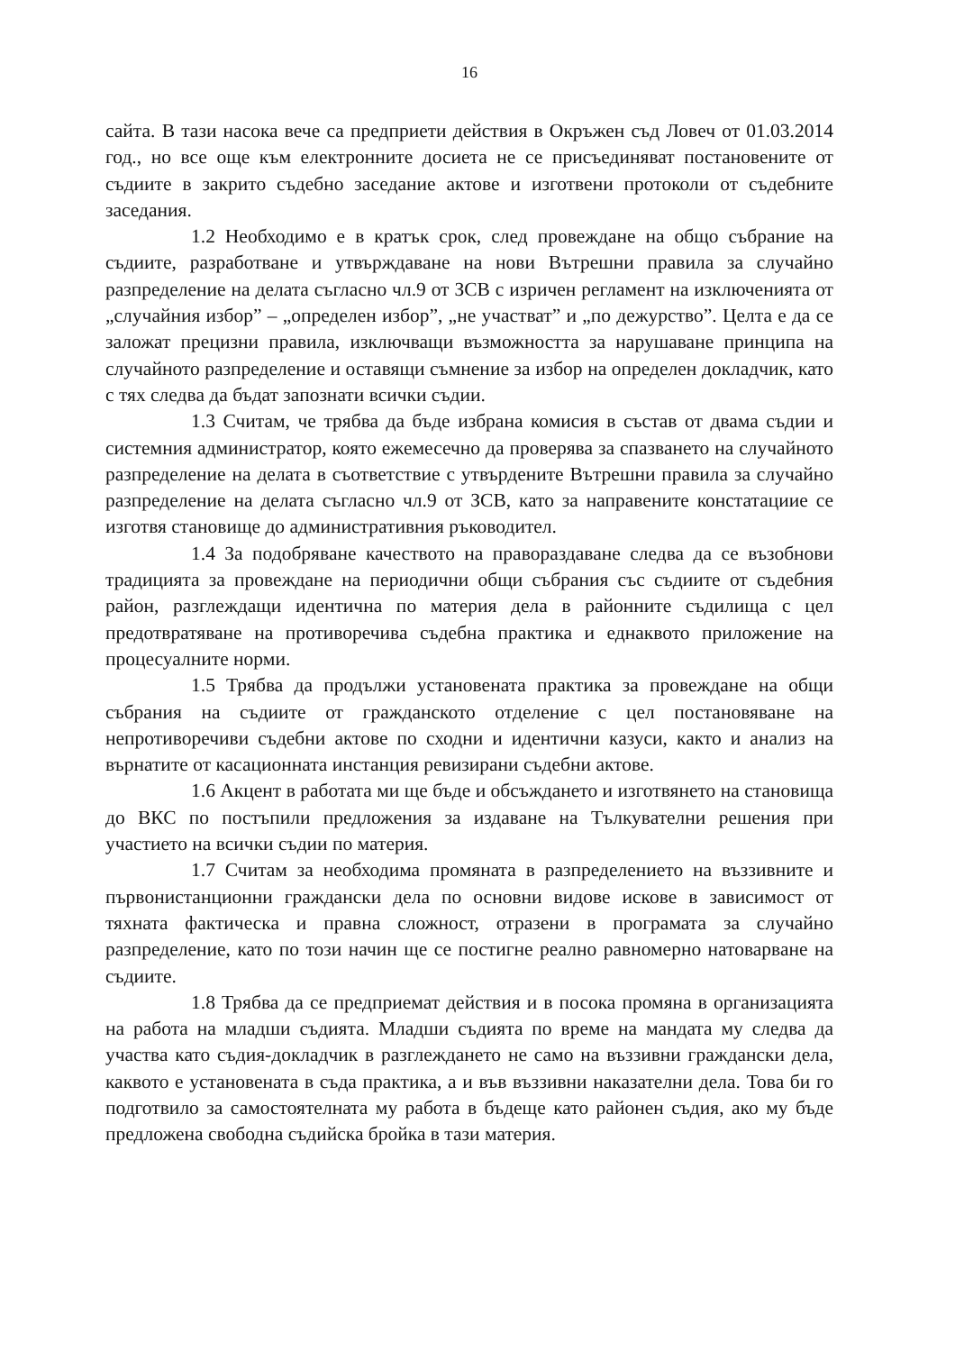16
сайта. В тази насока вече са предприети действия в Окръжен съд Ловеч от 01.03.2014 год., но все още към електронните досиета не се присъединяват постановените от съдиите в закрито съдебно заседание актове и изготвени протоколи от съдебните заседания.
1.2 Необходимо е в кратък срок, след провеждане на общо събрание на съдиите, разработване и утвърждаване на нови Вътрешни правила за случайно разпределение на делата съгласно чл.9 от ЗСВ с изричен регламент на изключенията от „случайния избор” – „определен избор”, „не участват” и „по дежурство”. Целта е да се заложат прецизни правила, изключващи възможността за нарушаване принципа на случайното разпределение и оставящи съмнение за избор на определен докладчик, като с тях следва да бъдат запознати всички съдии.
1.3 Считам, че трябва да бъде избрана комисия в състав от двама съдии и системния администратор, която ежемесечно да проверява за спазването на случайното разпределение на делата в съответствие с утвърдените Вътрешни правила за случайно разпределение на делата съгласно чл.9 от ЗСВ, като за направените констатациие се изготвя становище до административния ръководител.
1.4 За подобряване качеството на правораздаване следва да се възобнови традицията за провеждане на периодични общи събрания със съдиите от съдебния район, разглеждащи идентична по материя дела в районните съдилища с цел предотвратяване на противоречива съдебна практика и еднаквото приложение на процесуалните норми.
1.5 Трябва да продължи установената практика за провеждане на общи събрания на съдиите от гражданското отделение с цел постановяване на непротиворечиви съдебни актове по сходни и идентични казуси, както и анализ на върнатите от касационната инстанция ревизирани съдебни актове.
1.6 Акцент в работата ми ще бъде и обсъждането и изготвянето на становища до ВКС по постъпили предложения за издаване на Тълкувателни решения при участието на всички съдии по материя.
1.7 Считам за необходима промяната в разпределението на въззивните и първонистанционни граждански дела по основни видове искове в зависимост от тяхната фактическа и правна сложност, отразени в програмата за случайно разпределение, като по този начин ще се постигне реално равномерно натоварване на съдиите.
1.8 Трябва да се предприемат действия и в посока промяна в организацията на работа на младши съдията. Младши съдията по време на мандата му следва да участва като съдия-докладчик в разглеждането не само на въззивни граждански дела, каквото е установената в съда практика, а и във въззивни наказателни дела. Това би го подготвило за самостоятелната му работа в бъдеще като районен съдия, ако му бъде предложена свободна съдийска бройка в тази материя.